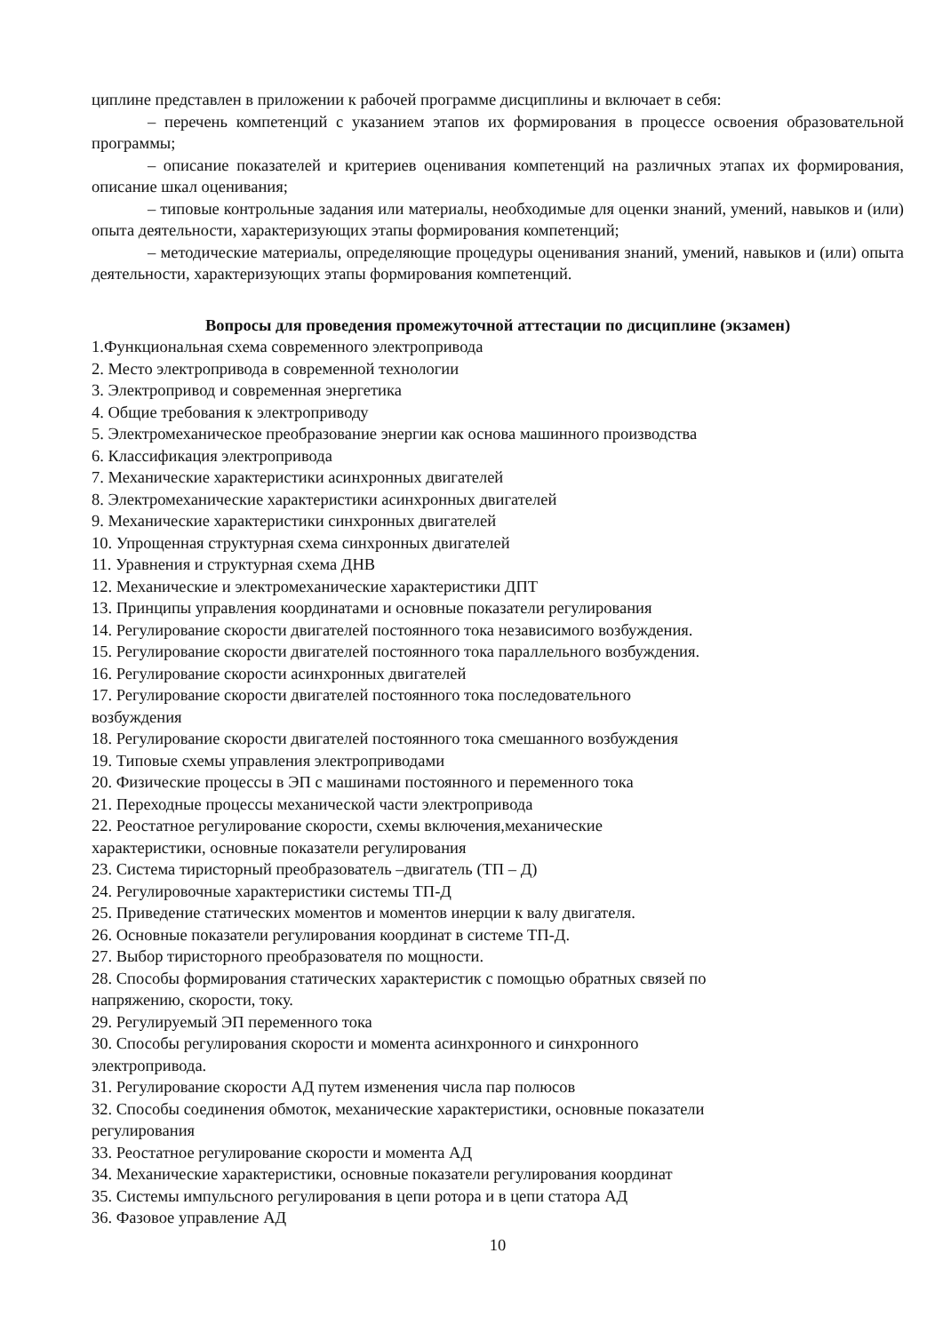циплине представлен в приложении к рабочей программе дисциплины и включает в себя:
– перечень компетенций с указанием этапов их формирования в процессе освоения образовательной программы;
– описание показателей и критериев оценивания компетенций на различных этапах их формирования, описание шкал оценивания;
– типовые контрольные задания или материалы, необходимые для оценки знаний, умений, навыков и (или) опыта деятельности, характеризующих этапы формирования компетенций;
– методические материалы, определяющие процедуры оценивания знаний, умений, навыков и (или) опыта деятельности, характеризующих этапы формирования компетенций.
Вопросы для проведения промежуточной аттестации по дисциплине (экзамен)
1.Функциональная схема современного электропривода
2. Место электропривода в современной технологии
3. Электропривод и современная энергетика
4. Общие требования к электроприводу
5. Электромеханическое преобразование энергии как основа машинного производства
6. Классификация электропривода
7. Механические характеристики асинхронных двигателей
8. Электромеханические характеристики асинхронных двигателей
9. Механические характеристики синхронных двигателей
10. Упрощенная структурная схема синхронных двигателей
11. Уравнения и структурная схема ДНВ
12. Механические и электромеханические характеристики ДПТ
13. Принципы управления координатами и основные показатели регулирования
14. Регулирование скорости двигателей постоянного тока независимого возбуждения.
15. Регулирование скорости двигателей постоянного тока параллельного возбуждения.
16. Регулирование скорости асинхронных двигателей
17. Регулирование скорости двигателей постоянного тока последовательного
возбуждения
18. Регулирование скорости двигателей постоянного тока смешанного возбуждения
19. Типовые схемы управления электроприводами
20. Физические процессы в ЭП с машинами постоянного и переменного тока
21. Переходные процессы механической части электропривода
22. Реостатное регулирование скорости, схемы включения,механические
характеристики, основные показатели регулирования
23. Система тиристорный преобразователь –двигатель (ТП – Д)
24. Регулировочные характеристики системы ТП-Д
25. Приведение статических моментов и моментов инерции к валу двигателя.
26. Основные показатели регулирования координат в системе ТП-Д.
27. Выбор тиристорного преобразователя по мощности.
28. Способы формирования статических характеристик с помощью обратных связей по
напряжению, скорости, току.
29. Регулируемый ЭП переменного тока
30. Способы регулирования скорости и момента асинхронного и синхронного
электропривода.
31. Регулирование скорости АД путем изменения числа пар полюсов
32. Способы соединения обмоток, механические характеристики, основные показатели
регулирования
33. Реостатное регулирование скорости и момента АД
34. Механические характеристики, основные показатели регулирования координат
35. Системы импульсного регулирования в цепи ротора и в цепи статора АД
36. Фазовое управление АД
10